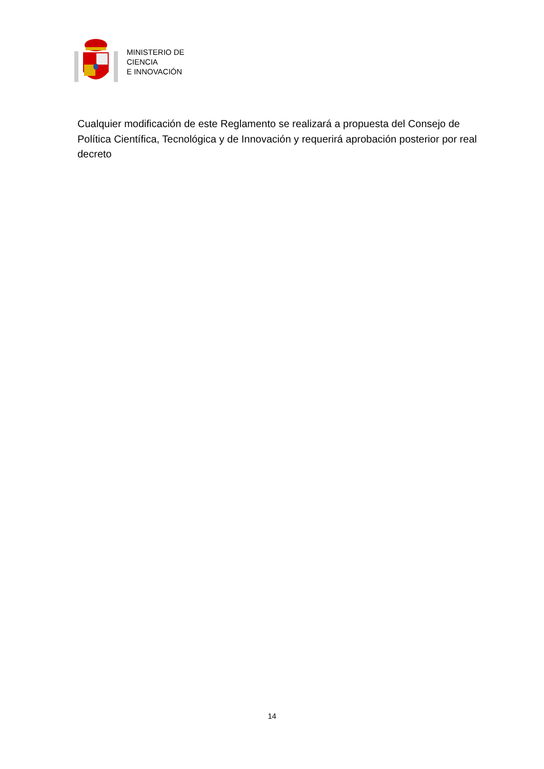MINISTERIO DE
CIENCIA
E INNOVACIÓN
Cualquier modificación de este Reglamento se realizará a propuesta del Consejo de Política Científica, Tecnológica y de Innovación y requerirá aprobación posterior por real decreto
14